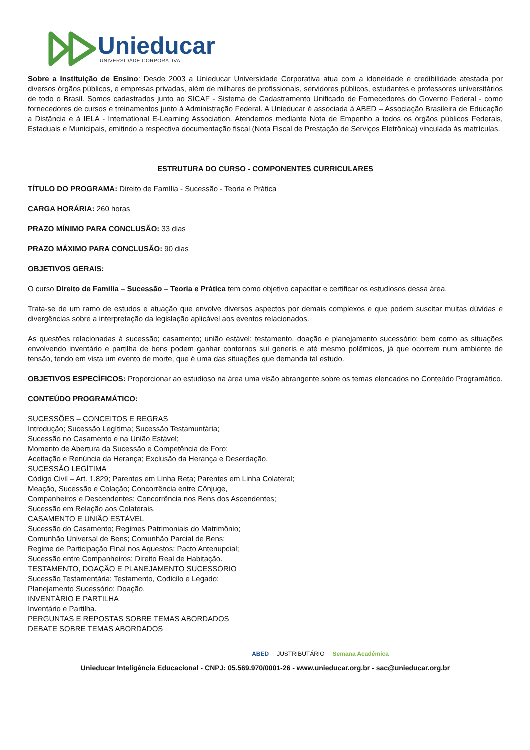Unieducar
UNIVERSIDADE CORPORATIVA
Sobre a Instituição de Ensino: Desde 2003 a Unieducar Universidade Corporativa atua com a idoneidade e credibilidade atestada por diversos órgãos públicos, e empresas privadas, além de milhares de profissionais, servidores públicos, estudantes e professores universitários de todo o Brasil. Somos cadastrados junto ao SICAF - Sistema de Cadastramento Unificado de Fornecedores do Governo Federal - como fornecedores de cursos e treinamentos junto à Administração Federal. A Unieducar é associada à ABED – Associação Brasileira de Educação a Distância e à IELA - International E-Learning Association. Atendemos mediante Nota de Empenho a todos os órgãos públicos Federais, Estaduais e Municipais, emitindo a respectiva documentação fiscal (Nota Fiscal de Prestação de Serviços Eletrônica) vinculada às matrículas.
ESTRUTURA DO CURSO - COMPONENTES CURRICULARES
TÍTULO DO PROGRAMA: Direito de Família - Sucessão - Teoria e Prática
CARGA HORÁRIA: 260 horas
PRAZO MÍNIMO PARA CONCLUSÃO: 33 dias
PRAZO MÁXIMO PARA CONCLUSÃO: 90 dias
OBJETIVOS GERAIS:
O curso Direito de Família – Sucessão – Teoria e Prática tem como objetivo capacitar e certificar os estudiosos dessa área.
Trata-se de um ramo de estudos e atuação que envolve diversos aspectos por demais complexos e que podem suscitar muitas dúvidas e divergências sobre a interpretação da legislação aplicável aos eventos relacionados.
As questões relacionadas à sucessão; casamento; união estável; testamento, doação e planejamento sucessório; bem como as situações envolvendo inventário e partilha de bens podem ganhar contornos sui generis e até mesmo polêmicos, já que ocorrem num ambiente de tensão, tendo em vista um evento de morte, que é uma das situações que demanda tal estudo.
OBJETIVOS ESPECÍFICOS: Proporcionar ao estudioso na área uma visão abrangente sobre os temas elencados no Conteúdo Programático.
CONTEÚDO PROGRAMÁTICO:
SUCESSÕES – CONCEITOS E REGRAS
Introdução; Sucessão Legítima; Sucessão Testamuntária;
Sucessão no Casamento e na União Estável;
Momento de Abertura da Sucessão e Competência de Foro;
Aceitação e Renúncia da Herança; Exclusão da Herança e Deserdação.
SUCESSÃO LEGÍTIMA
Código Civil – Art. 1.829; Parentes em Linha Reta; Parentes em Linha Colateral;
Meação, Sucessão e Colação; Concorrência entre Cônjuge,
Companheiros e Descendentes; Concorrência nos Bens dos Ascendentes;
Sucessão em Relação aos Colaterais.
CASAMENTO E UNIÃO ESTÁVEL
Sucessão do Casamento; Regimes Patrimoniais do Matrimônio;
Comunhão Universal de Bens; Comunhão Parcial de Bens;
Regime de Participação Final nos Aquestos; Pacto Antenupcial;
Sucessão entre Companheiros; Direito Real de Habitação.
TESTAMENTO, DOAÇÃO E PLANEJAMENTO SUCESSÓRIO
Sucessão Testamentária; Testamento, Codicilo e Legado;
Planejamento Sucessório; Doação.
INVENTÁRIO E PARTILHA
Inventário e Partilha.
PERGUNTAS E REPOSTAS SOBRE TEMAS ABORDADOS
DEBATE SOBRE TEMAS ABORDADOS
ABED JUSTRIBUTÁRIO Semana Acadêmica
Unieducar Inteligência Educacional - CNPJ: 05.569.970/0001-26 - www.unieducar.org.br - sac@unieducar.org.br